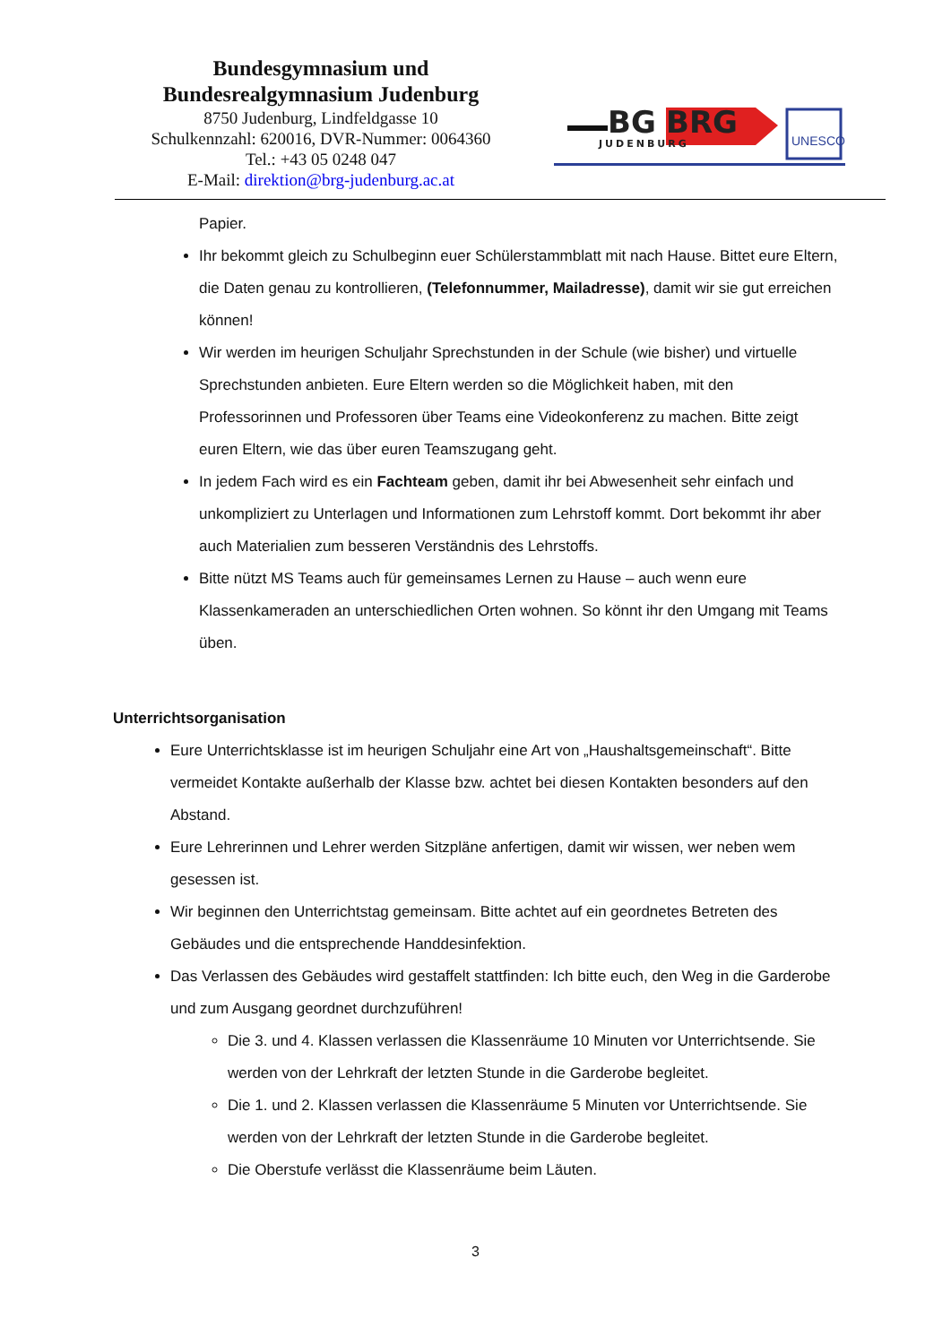Bundesgymnasium und
Bundesrealgymnasium Judenburg
8750 Judenburg, Lindfeldgasse 10
Schulkennzahl: 620016, DVR-Nummer: 0064360
Tel.: +43 05 0248 047
E-Mail: direktion@brg-judenburg.ac.at
BG
BRG
JUDENBURG
UNESCO
Papier.
Ihr bekommt gleich zu Schulbeginn euer Schülerstammblatt mit nach Hause. Bittet eure Eltern, die Daten genau zu kontrollieren, (Telefonnummer, Mailadresse), damit wir sie gut erreichen können!
Wir werden im heurigen Schuljahr Sprechstunden in der Schule (wie bisher) und virtuelle Sprechstunden anbieten. Eure Eltern werden so die Möglichkeit haben, mit den Professorinnen und Professoren über Teams eine Videokonferenz zu machen. Bitte zeigt euren Eltern, wie das über euren Teamszugang geht.
In jedem Fach wird es ein Fachteam geben, damit ihr bei Abwesenheit sehr einfach und unkompliziert zu Unterlagen und Informationen zum Lehrstoff kommt. Dort bekommt ihr aber auch Materialien zum besseren Verständnis des Lehrstoffs.
Bitte nützt MS Teams auch für gemeinsames Lernen zu Hause – auch wenn eure Klassenkameraden an unterschiedlichen Orten wohnen. So könnt ihr den Umgang mit Teams üben.
Unterrichtsorganisation
Eure Unterrichtsklasse ist im heurigen Schuljahr eine Art von „Haushaltsgemeinschaft“. Bitte vermeidet Kontakte außerhalb der Klasse bzw. achtet bei diesen Kontakten besonders auf den Abstand.
Eure Lehrerinnen und Lehrer werden Sitzpläne anfertigen, damit wir wissen, wer neben wem gesessen ist.
Wir beginnen den Unterrichtstag gemeinsam. Bitte achtet auf ein geordnetes Betreten des Gebäudes und die entsprechende Handdesinfektion.
Das Verlassen des Gebäudes wird gestaffelt stattfinden: Ich bitte euch, den Weg in die Garderobe und zum Ausgang geordnet durchzuführen!
Die 3. und 4. Klassen verlassen die Klassenräume 10 Minuten vor Unterrichtsende. Sie werden von der Lehrkraft der letzten Stunde in die Garderobe begleitet.
Die 1. und 2. Klassen verlassen die Klassenräume 5 Minuten vor Unterrichtsende. Sie werden von der Lehrkraft der letzten Stunde in die Garderobe begleitet.
Die Oberstufe verlässt die Klassenräume beim Läuten.
3